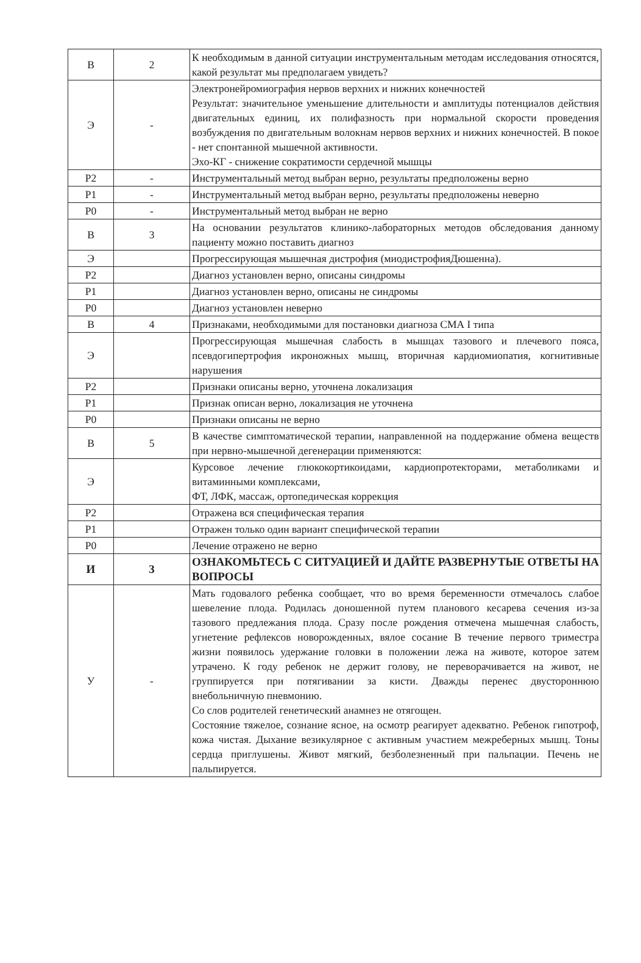| В | 2 | К необходимым в данной ситуации инструментальным методам исследования относятся, какой результат мы предполагаем увидеть? |
| Э | - | Электронейромиография нервов верхних и нижних конечностей Результат: значительное уменьшение длительности и амплитуды потенциалов действия двигательных единиц, их полифазность при нормальной скорости проведения возбуждения по двигательным волокнам нервов верхних и нижних конечностей. В покое - нет спонтанной мышечной активности. Эхо-КГ - снижение сократимости сердечной мышцы |
| Р2 | - | Инструментальный метод выбран верно, результаты предположены верно |
| Р1 | - | Инструментальный метод выбран верно, результаты предположены неверно |
| Р0 | - | Инструментальный метод выбран не верно |
| В | 3 | На основании результатов клинико-лабораторных методов обследования данному пациенту можно поставить диагноз |
| Э | | Прогрессирующая мышечная дистрофия (миодистрофияДюшенна). |
| Р2 | | Диагноз установлен верно, описаны синдромы |
| Р1 | | Диагноз установлен верно, описаны не синдромы |
| Р0 | | Диагноз установлен неверно |
| В | 4 | Признаками, необходимыми для постановки диагноза СМА I типа |
| Э | | Прогрессирующая мышечная слабость в мышцах тазового и плечевого пояса, псевдогипертрофия икроножных мышц, вторичная кардиомиопатия, когнитивные нарушения |
| Р2 | | Признаки описаны верно, уточнена локализация |
| Р1 | | Признак описан верно, локализация не уточнена |
| Р0 | | Признаки описаны не верно |
| В | 5 | В качестве симптоматической терапии, направленной на поддержание обмена веществ при нервно-мышечной дегенерации применяются: |
| Э | | Курсовое лечение глюкокортикоидами, кардиопротекторами, метаболиками и витаминными комплексами, ФТ, ЛФК, массаж, ортопедическая коррекция |
| Р2 | | Отражена вся специфическая терапия |
| Р1 | | Отражен только один вариант специфической терапии |
| Р0 | | Лечение отражено не верно |
| И | 3 | ОЗНАКОМЬТЕСЬ С СИТУАЦИЕЙ И ДАЙТЕ РАЗВЕРНУТЫЕ ОТВЕТЫ НА ВОПРОСЫ |
| У | - | Мать годовалого ребенка сообщает, что во время беременности отмечалось слабое шевеление плода. Родилась доношенной путем планового кесарева сечения из-за тазового предлежания плода. Сразу после рождения отмечена мышечная слабость, угнетение рефлексов новорожденных, вялое сосание В течение первого триместра жизни появилось удержание головки в положении лежа на животе, которое затем утрачено. К году ребенок не держит голову, не переворачивается на живот, не группируется при потягивании за кисти. Дважды перенес двустороннюю внебольничную пневмонию. Со слов родителей генетический анамнез не отягощен. Состояние тяжелое, сознание ясное, на осмотр реагирует адекватно. Ребенок гипотроф, кожа чистая. Дыхание везикулярное с активным участием межреберных мышц. Тоны сердца приглушены. Живот мягкий, безболезненный при пальпации. Печень не пальпируется. |